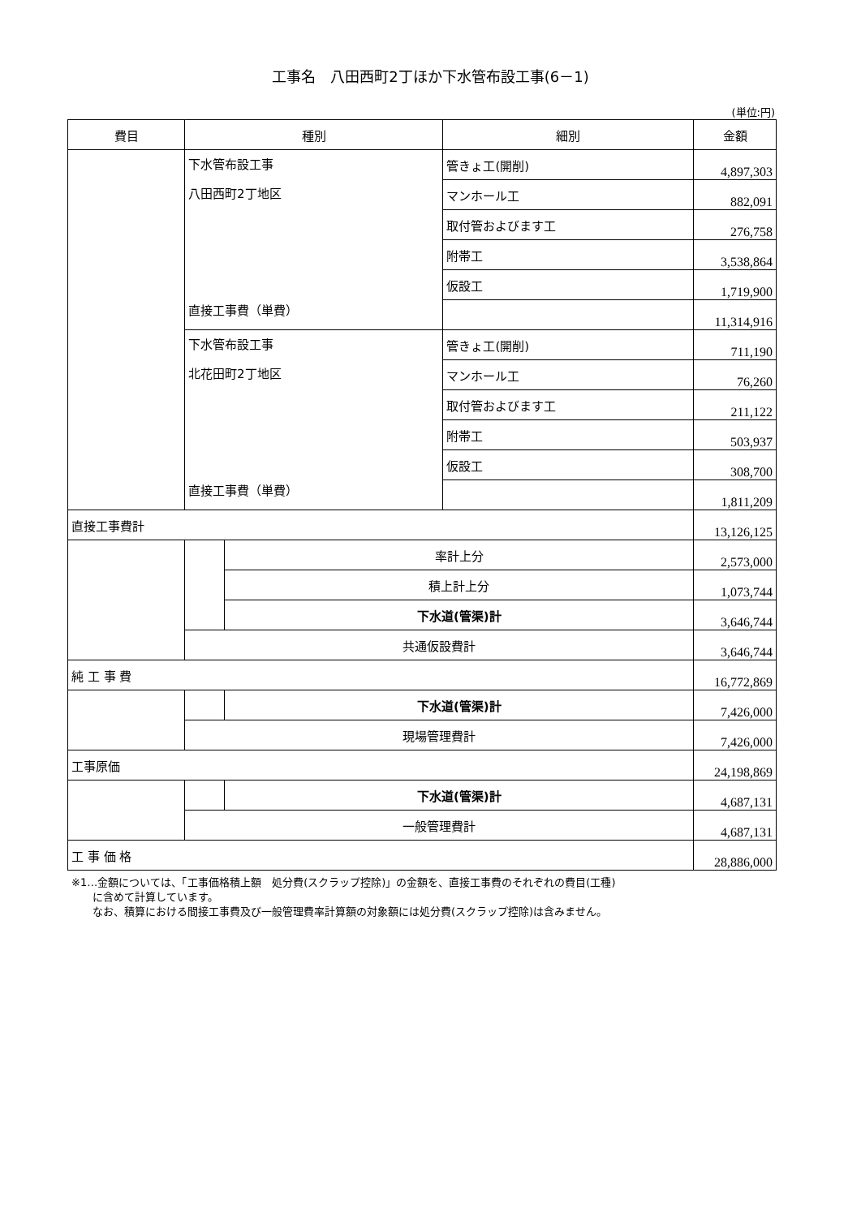工事名　八田西町2丁ほか下水管布設工事(6－1)
(単位:円)
| 費目 | 種別 | | 細別 | 金額 |
| --- | --- | --- | --- | --- |
| | 下水管布設工事 八田西町2丁地区 直接工事費（単費） | | 管きょ工(開削) | 4,897,303 |
| | | | マンホール工 | 882,091 |
| | | | 取付管およびます工 | 276,758 |
| | | | 附帯工 | 3,538,864 |
| | | | 仮設工 | 1,719,900 |
| | | | | 11,314,916 |
| | 下水管布設工事 北花田町2丁地区 直接工事費（単費） | | 管きょ工(開削) | 711,190 |
| | | | マンホール工 | 76,260 |
| | | | 取付管およびます工 | 211,122 |
| | | | 附帯工 | 503,937 |
| | | | 仮設工 | 308,700 |
| | | | | 1,811,209 |
| 直接工事費計 | | | | 13,126,125 |
| | | 率計上分 | | 2,573,000 |
| | | 積上計上分 | | 1,073,744 |
| | | 下水道(管渠)計 | | 3,646,744 |
| | 共通仮設費計 | | | 3,646,744 |
| 純 工 事 費 | | | | 16,772,869 |
| | | 下水道(管渠)計 | | 7,426,000 |
| | 現場管理費計 | | | 7,426,000 |
| 工事原価 | | | | 24,198,869 |
| | | 下水道(管渠)計 | | 4,687,131 |
| | 一般管理費計 | | | 4,687,131 |
| 工 事 価 格 | | | | 28,886,000 |
※1…金額については、「工事価格積上額　処分費(スクラップ控除)」の金額を、直接工事費のそれぞれの費目(工種)
　　に含めて計算しています。
　　なお、積算における間接工事費及び一般管理費率計算額の対象額には処分費(スクラップ控除)は含みません。